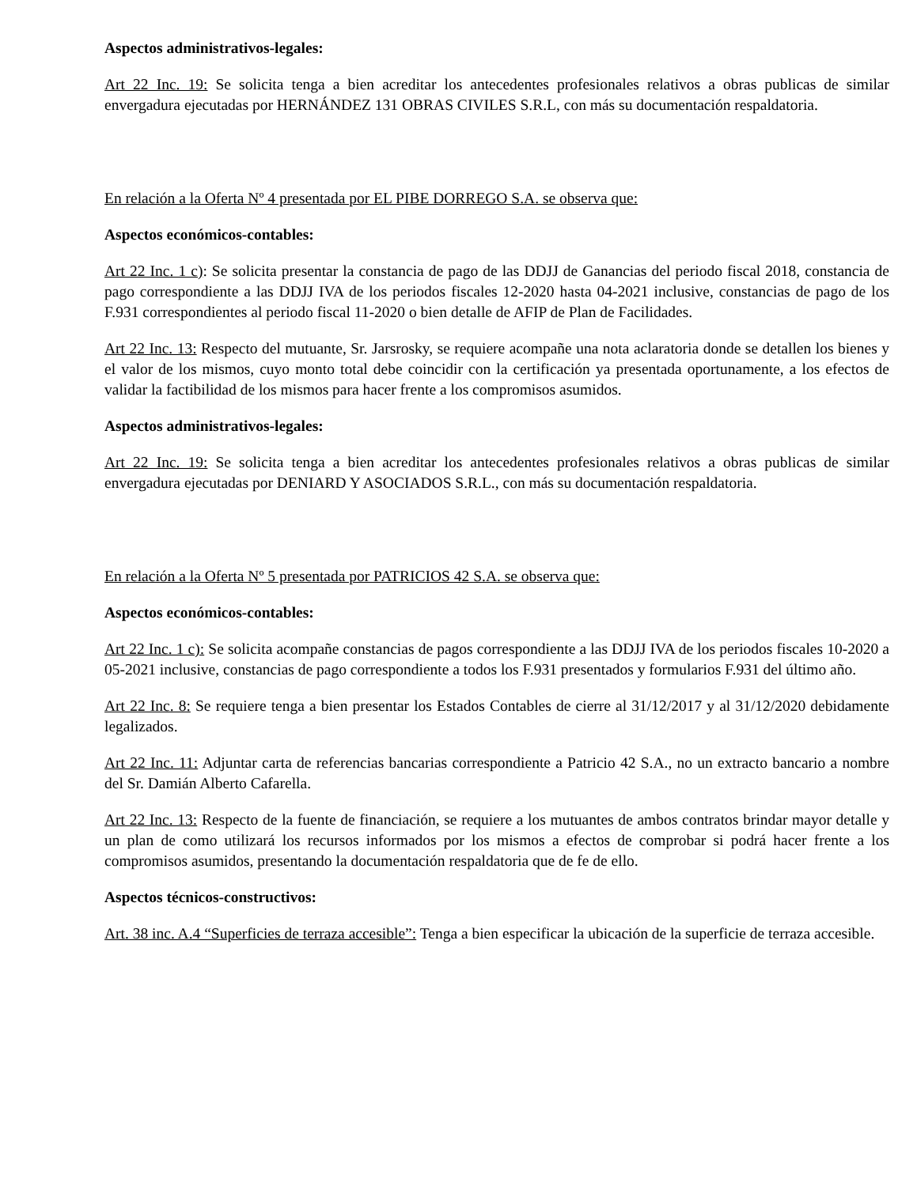Aspectos administrativos-legales:
Art 22 Inc. 19: Se solicita tenga a bien acreditar los antecedentes profesionales relativos a obras publicas de similar envergadura ejecutadas por HERNÁNDEZ 131 OBRAS CIVILES S.R.L, con más su documentación respaldatoria.
En relación a la Oferta Nº 4 presentada por EL PIBE DORREGO S.A. se observa que:
Aspectos económicos-contables:
Art 22 Inc. 1 c): Se solicita presentar la constancia de pago de las DDJJ de Ganancias del periodo fiscal 2018, constancia de pago correspondiente a las DDJJ IVA de los periodos fiscales 12-2020 hasta 04-2021 inclusive, constancias de pago de los F.931 correspondientes al periodo fiscal 11-2020 o bien detalle de AFIP de Plan de Facilidades.
Art 22 Inc. 13: Respecto del mutuante, Sr. Jarsrosky, se requiere acompañe una nota aclaratoria donde se detallen los bienes y el valor de los mismos, cuyo monto total debe coincidir con la certificación ya presentada oportunamente, a los efectos de validar la factibilidad de los mismos para hacer frente a los compromisos asumidos.
Aspectos administrativos-legales:
Art 22 Inc. 19: Se solicita tenga a bien acreditar los antecedentes profesionales relativos a obras publicas de similar envergadura ejecutadas por DENIARD Y ASOCIADOS S.R.L., con más su documentación respaldatoria.
En relación a la Oferta Nº 5 presentada por PATRICIOS 42 S.A. se observa que:
Aspectos económicos-contables:
Art 22 Inc. 1 c): Se solicita acompañe constancias de pagos correspondiente a las DDJJ IVA de los periodos fiscales 10-2020 a 05-2021 inclusive, constancias de pago correspondiente a todos los F.931 presentados y formularios F.931 del último año.
Art 22 Inc. 8: Se requiere tenga a bien presentar los Estados Contables de cierre al 31/12/2017 y al 31/12/2020 debidamente legalizados.
Art 22 Inc. 11: Adjuntar carta de referencias bancarias correspondiente a Patricio 42 S.A., no un extracto bancario a nombre del Sr. Damián Alberto Cafarella.
Art 22 Inc. 13: Respecto de la fuente de financiación, se requiere a los mutuantes de ambos contratos brindar mayor detalle y un plan de como utilizará los recursos informados por los mismos a efectos de comprobar si podrá hacer frente a los compromisos asumidos, presentando la documentación respaldatoria que de fe de ello.
Aspectos técnicos-constructivos:
Art. 38 inc. A.4 “Superficies de terraza accesible”: Tenga a bien especificar la ubicación de la superficie de terraza accesible.